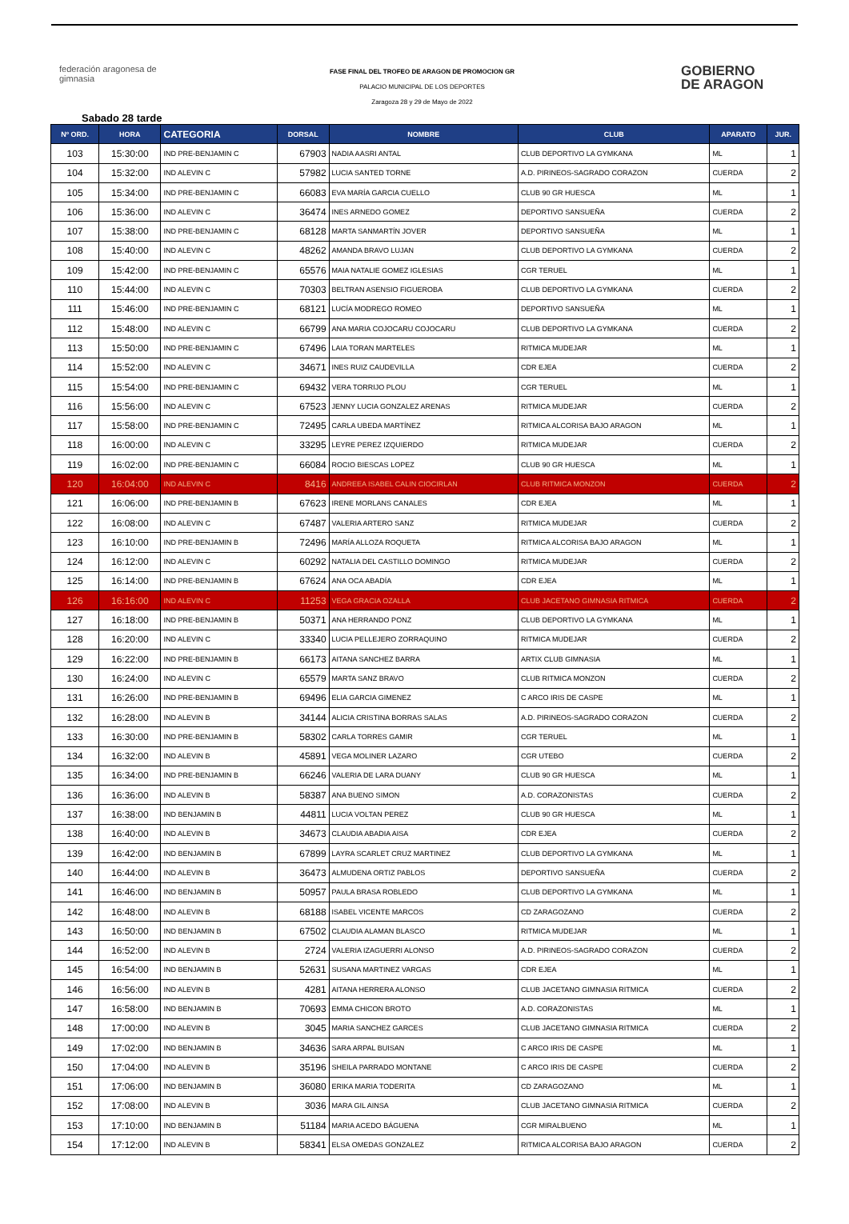federación aragonesa de gimnasia
FASE FINAL DEL TROFEO DE ARAGON DE PROMOCION GR
PALACIO MUNICIPAL DE LOS DEPORTES
Zaragoza 28 y 29 de Mayo de 2022
GOBIERNO DE ARAGON
Sabado 28 tarde
| Nº ORD. | HORA | CATEGORIA | DORSAL | NOMBRE | CLUB | APARATO | JUR. |
| --- | --- | --- | --- | --- | --- | --- | --- |
| 103 | 15:30:00 | IND PRE-BENJAMIN C | 67903 | NADIA AASRI ANTAL | CLUB DEPORTIVO LA GYMKANA | ML | 1 |
| 104 | 15:32:00 | IND ALEVIN C | 57982 | LUCIA SANTED TORNE | A.D. PIRINEOS-SAGRADO CORAZON | CUERDA | 2 |
| 105 | 15:34:00 | IND PRE-BENJAMIN C | 66083 | EVA MARÍA GARCIA CUELLO | CLUB 90 GR HUESCA | ML | 1 |
| 106 | 15:36:00 | IND ALEVIN C | 36474 | INES ARNEDO GOMEZ | DEPORTIVO SANSUEÑA | CUERDA | 2 |
| 107 | 15:38:00 | IND PRE-BENJAMIN C | 68128 | MARTA SANMARTÍN JOVER | DEPORTIVO SANSUEÑA | ML | 1 |
| 108 | 15:40:00 | IND ALEVIN C | 48262 | AMANDA BRAVO LUJAN | CLUB DEPORTIVO LA GYMKANA | CUERDA | 2 |
| 109 | 15:42:00 | IND PRE-BENJAMIN C | 65576 | MAIA NATALIE GOMEZ IGLESIAS | CGR TERUEL | ML | 1 |
| 110 | 15:44:00 | IND ALEVIN C | 70303 | BELTRAN ASENSIO FIGUEROBA | CLUB DEPORTIVO LA GYMKANA | CUERDA | 2 |
| 111 | 15:46:00 | IND PRE-BENJAMIN C | 68121 | LUCÍA MODREGO ROMEO | DEPORTIVO SANSUEÑA | ML | 1 |
| 112 | 15:48:00 | IND ALEVIN C | 66799 | ANA MARIA COJOCARU COJOCARU | CLUB DEPORTIVO LA GYMKANA | CUERDA | 2 |
| 113 | 15:50:00 | IND PRE-BENJAMIN C | 67496 | LAIA TORAN MARTELES | RITMICA MUDEJAR | ML | 1 |
| 114 | 15:52:00 | IND ALEVIN C | 34671 | INES RUIZ CAUDEVILLA | CDR EJEA | CUERDA | 2 |
| 115 | 15:54:00 | IND PRE-BENJAMIN C | 69432 | VERA TORRIJO PLOU | CGR TERUEL | ML | 1 |
| 116 | 15:56:00 | IND ALEVIN C | 67523 | JENNY LUCIA GONZALEZ ARENAS | RITMICA MUDEJAR | CUERDA | 2 |
| 117 | 15:58:00 | IND PRE-BENJAMIN C | 72495 | CARLA UBEDA MARTÍNEZ | RITMICA ALCORISA BAJO ARAGON | ML | 1 |
| 118 | 16:00:00 | IND ALEVIN C | 33295 | LEYRE PEREZ IZQUIERDO | RITMICA MUDEJAR | CUERDA | 2 |
| 119 | 16:02:00 | IND PRE-BENJAMIN C | 66084 | ROCIO BIESCAS LOPEZ | CLUB 90 GR HUESCA | ML | 1 |
| 120 | 16:04:00 | IND ALEVIN C | 8416 | ANDREEA ISABEL CALIN CIOCIRLAN | CLUB RITMICA MONZON | CUERDA | 2 |
| 121 | 16:06:00 | IND PRE-BENJAMIN B | 67623 | IRENE MORLANS CANALES | CDR EJEA | ML | 1 |
| 122 | 16:08:00 | IND ALEVIN C | 67487 | VALERIA ARTERO SANZ | RITMICA MUDEJAR | CUERDA | 2 |
| 123 | 16:10:00 | IND PRE-BENJAMIN B | 72496 | MARÍA ALLOZA ROQUETA | RITMICA ALCORISA BAJO ARAGON | ML | 1 |
| 124 | 16:12:00 | IND ALEVIN C | 60292 | NATALIA DEL CASTILLO DOMINGO | RITMICA MUDEJAR | CUERDA | 2 |
| 125 | 16:14:00 | IND PRE-BENJAMIN B | 67624 | ANA OCA ABADÍA | CDR EJEA | ML | 1 |
| 126 | 16:16:00 | IND ALEVIN C | 11253 | VEGA GRACIA OZALLA | CLUB JACETANO GIMNASIA RITMICA | CUERDA | 2 |
| 127 | 16:18:00 | IND PRE-BENJAMIN B | 50371 | ANA HERRANDO PONZ | CLUB DEPORTIVO LA GYMKANA | ML | 1 |
| 128 | 16:20:00 | IND ALEVIN C | 33340 | LUCIA PELLEJERO ZORRAQUINO | RITMICA MUDEJAR | CUERDA | 2 |
| 129 | 16:22:00 | IND PRE-BENJAMIN B | 66173 | AITANA SANCHEZ BARRA | ARTIX CLUB GIMNASIA | ML | 1 |
| 130 | 16:24:00 | IND ALEVIN C | 65579 | MARTA SANZ BRAVO | CLUB RITMICA MONZON | CUERDA | 2 |
| 131 | 16:26:00 | IND PRE-BENJAMIN B | 69496 | ELIA GARCIA GIMENEZ | C ARCO IRIS DE CASPE | ML | 1 |
| 132 | 16:28:00 | IND ALEVIN B | 34144 | ALICIA CRISTINA BORRAS SALAS | A.D. PIRINEOS-SAGRADO CORAZON | CUERDA | 2 |
| 133 | 16:30:00 | IND PRE-BENJAMIN B | 58302 | CARLA TORRES GAMIR | CGR TERUEL | ML | 1 |
| 134 | 16:32:00 | IND ALEVIN B | 45891 | VEGA MOLINER LAZARO | CGR UTEBO | CUERDA | 2 |
| 135 | 16:34:00 | IND PRE-BENJAMIN B | 66246 | VALERIA DE LARA DUANY | CLUB 90 GR HUESCA | ML | 1 |
| 136 | 16:36:00 | IND ALEVIN B | 58387 | ANA BUENO SIMON | A.D. CORAZONISTAS | CUERDA | 2 |
| 137 | 16:38:00 | IND BENJAMIN B | 44811 | LUCIA VOLTAN PEREZ | CLUB 90 GR HUESCA | ML | 1 |
| 138 | 16:40:00 | IND ALEVIN B | 34673 | CLAUDIA ABADIA AISA | CDR EJEA | CUERDA | 2 |
| 139 | 16:42:00 | IND BENJAMIN B | 67899 | LAYRA SCARLET CRUZ MARTINEZ | CLUB DEPORTIVO LA GYMKANA | ML | 1 |
| 140 | 16:44:00 | IND ALEVIN B | 36473 | ALMUDENA ORTIZ PABLOS | DEPORTIVO SANSUEÑA | CUERDA | 2 |
| 141 | 16:46:00 | IND BENJAMIN B | 50957 | PAULA BRASA ROBLEDO | CLUB DEPORTIVO LA GYMKANA | ML | 1 |
| 142 | 16:48:00 | IND ALEVIN B | 68188 | ISABEL VICENTE MARCOS | CD ZARAGOZANO | CUERDA | 2 |
| 143 | 16:50:00 | IND BENJAMIN B | 67502 | CLAUDIA ALAMAN BLASCO | RITMICA MUDEJAR | ML | 1 |
| 144 | 16:52:00 | IND ALEVIN B | 2724 | VALERIA IZAGUERRI ALONSO | A.D. PIRINEOS-SAGRADO CORAZON | CUERDA | 2 |
| 145 | 16:54:00 | IND BENJAMIN B | 52631 | SUSANA MARTINEZ VARGAS | CDR EJEA | ML | 1 |
| 146 | 16:56:00 | IND ALEVIN B | 4281 | AITANA HERRERA ALONSO | CLUB JACETANO GIMNASIA RITMICA | CUERDA | 2 |
| 147 | 16:58:00 | IND BENJAMIN B | 70693 | EMMA CHICON BROTO | A.D. CORAZONISTAS | ML | 1 |
| 148 | 17:00:00 | IND ALEVIN B | 3045 | MARIA SANCHEZ GARCES | CLUB JACETANO GIMNASIA RITMICA | CUERDA | 2 |
| 149 | 17:02:00 | IND BENJAMIN B | 34636 | SARA ARPAL BUISAN | C ARCO IRIS DE CASPE | ML | 1 |
| 150 | 17:04:00 | IND ALEVIN B | 35196 | SHEILA PARRADO MONTANE | C ARCO IRIS DE CASPE | CUERDA | 2 |
| 151 | 17:06:00 | IND BENJAMIN B | 36080 | ERIKA MARIA TODERITA | CD ZARAGOZANO | ML | 1 |
| 152 | 17:08:00 | IND ALEVIN B | 3036 | MARA GIL AINSA | CLUB JACETANO GIMNASIA RITMICA | CUERDA | 2 |
| 153 | 17:10:00 | IND BENJAMIN B | 51184 | MARIA ACEDO BÁGUENA | CGR MIRALBUENO | ML | 1 |
| 154 | 17:12:00 | IND ALEVIN B | 58341 | ELSA OMEDAS GONZALEZ | RITMICA ALCORISA BAJO ARAGON | CUERDA | 2 |